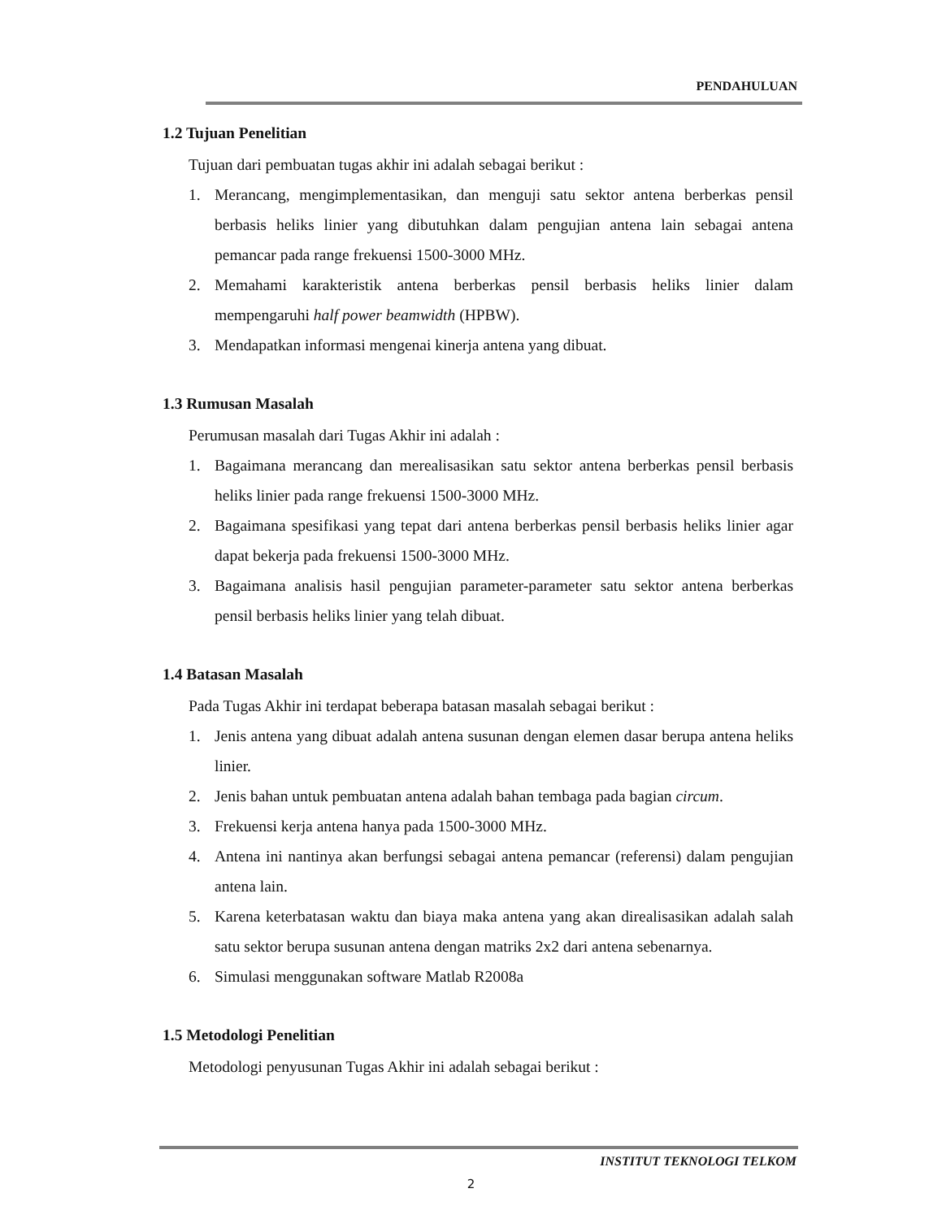PENDAHULUAN
1.2 Tujuan Penelitian
Tujuan dari pembuatan tugas akhir ini adalah sebagai berikut :
1. Merancang, mengimplementasikan, dan menguji satu sektor antena berberkas pensil berbasis heliks linier yang dibutuhkan dalam pengujian antena lain sebagai antena pemancar pada range frekuensi 1500-3000 MHz.
2. Memahami karakteristik antena berberkas pensil berbasis heliks linier dalam mempengaruhi half power beamwidth (HPBW).
3. Mendapatkan informasi mengenai kinerja antena yang dibuat.
1.3 Rumusan Masalah
Perumusan masalah dari Tugas Akhir ini adalah :
1. Bagaimana merancang dan merealisasikan satu sektor antena berberkas pensil berbasis heliks linier pada range frekuensi 1500-3000 MHz.
2. Bagaimana spesifikasi yang tepat dari antena berberkas pensil berbasis heliks linier agar dapat bekerja pada frekuensi 1500-3000 MHz.
3. Bagaimana analisis hasil pengujian parameter-parameter satu sektor antena berberkas pensil berbasis heliks linier yang telah dibuat.
1.4 Batasan Masalah
Pada Tugas Akhir ini terdapat beberapa batasan masalah sebagai berikut :
1. Jenis antena yang dibuat adalah antena susunan dengan elemen dasar berupa antena heliks linier.
2. Jenis bahan untuk pembuatan antena adalah bahan tembaga pada bagian circum.
3. Frekuensi kerja antena hanya pada 1500-3000 MHz.
4. Antena ini nantinya akan berfungsi sebagai antena pemancar (referensi) dalam pengujian antena lain.
5. Karena keterbatasan waktu dan biaya maka antena yang akan direalisasikan adalah salah satu sektor berupa susunan antena dengan matriks 2x2 dari antena sebenarnya.
6. Simulasi menggunakan software Matlab R2008a
1.5 Metodologi Penelitian
Metodologi penyusunan Tugas Akhir ini adalah sebagai berikut :
INSTITUT TEKNOLOGI TELKOM
2